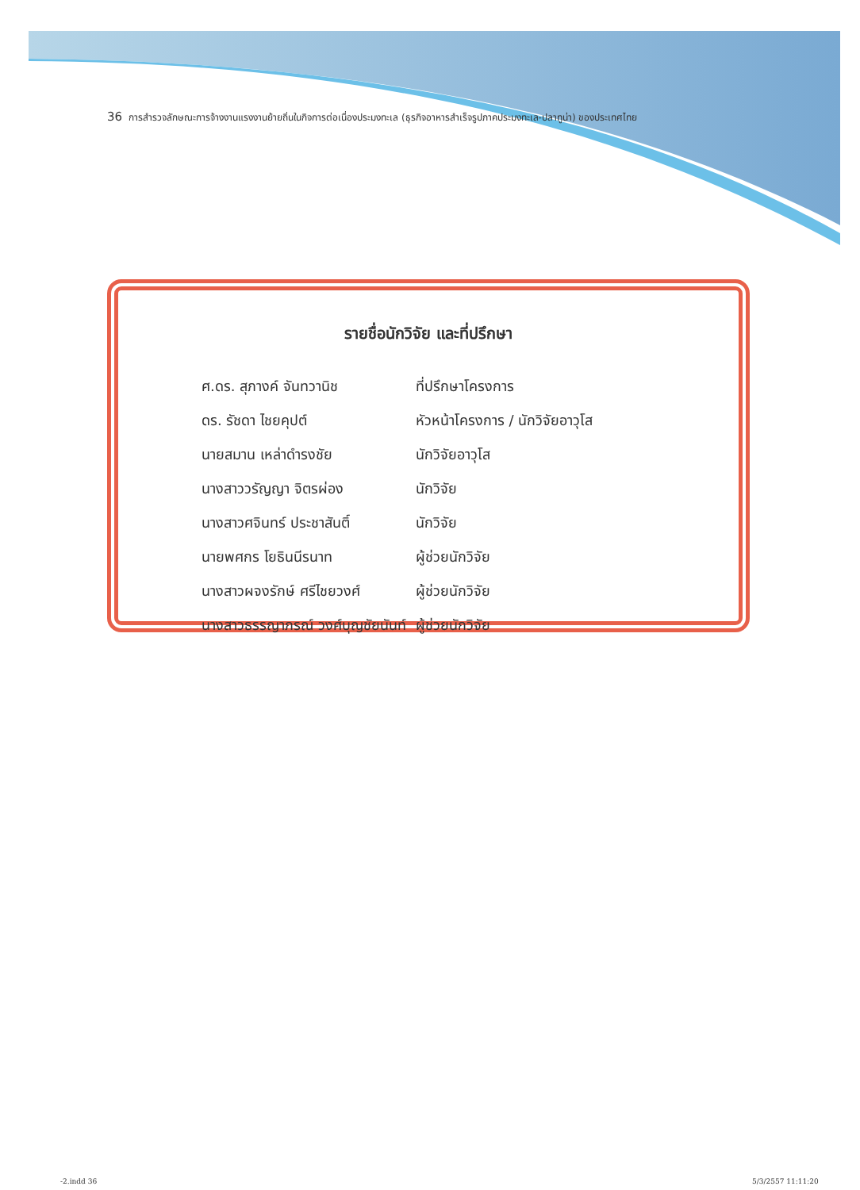36 การสำรวจลักษณะการจ้างงานแรงงานย้ายถิ่นในกิจการต่อเนื่องประมงทะเล (ธุรกิจอาหารสำเร็จรูปภาคประมงทะเล-ปลาทูน่า) ของประเทศไทย
รายชื่อนักวิจัย และที่ปรึกษา
| ศ.ดร. สุภางค์ จันทวานิช | ที่ปรึกษาโครงการ |
| ดร. รัชดา ไชยคุปต์ | หัวหน้าโครงการ / นักวิจัยอาวุโส |
| นายสมาน เหล่าดำรงชัย | นักวิจัยอาวุโส |
| นางสาววรัญญา จิตรผ่อง | นักวิจัย |
| นางสาวศจินทร์ ประชาสันติ์ | นักวิจัย |
| นายพศกร โยธินนีรนาท | ผู้ช่วยนักวิจัย |
| นางสาวผจงรักษ์ ศรีไชยวงศ์ | ผู้ช่วยนักวิจัย |
| นางสาวธรรญาภรณ์ วงศ์บุญชัยนันท์ | ผู้ช่วยนักวิจัย |
-2.indd 36 5/3/2557 11:11:20